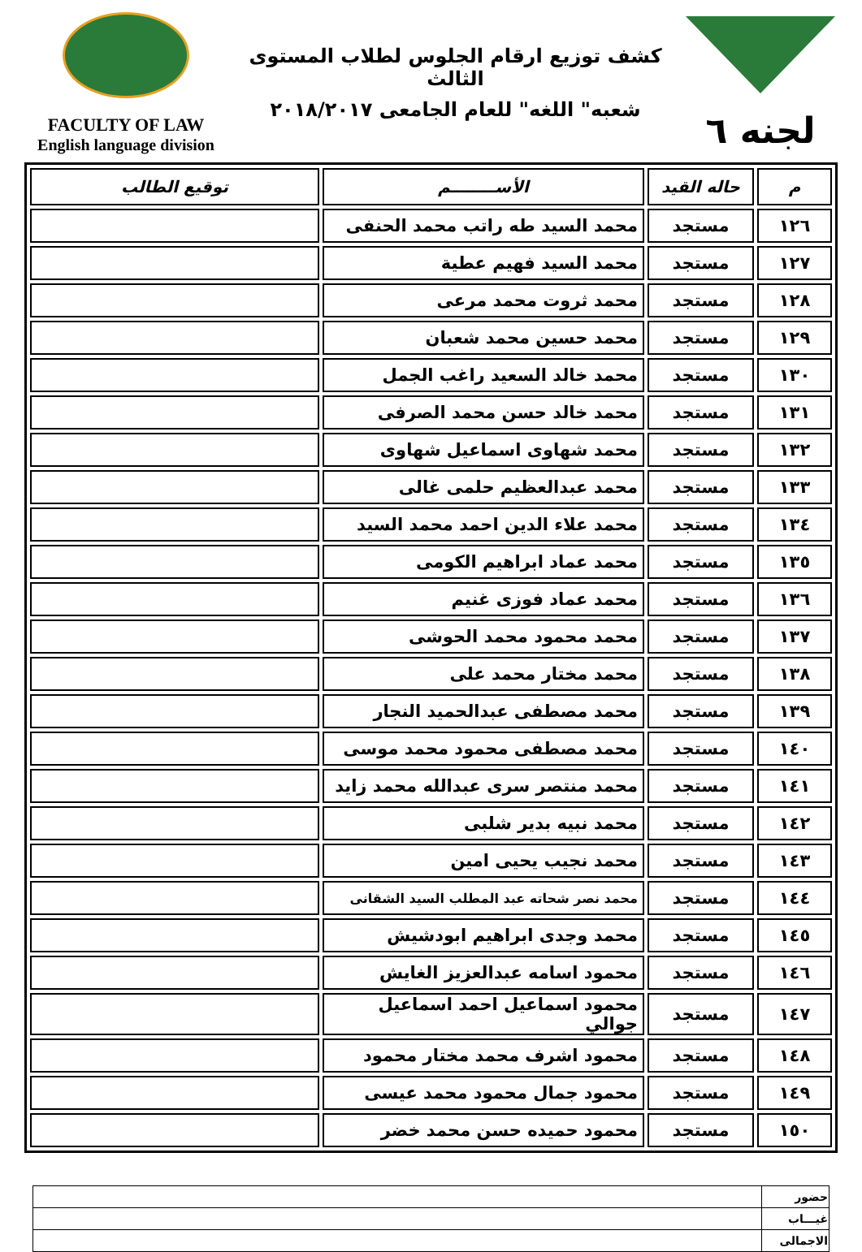FACULTY OF LAW
English language division
كشف توزيع ارقام الجلوس لطلاب المستوى الثالث
شعبه" اللغه" للعام الجامعى ٢٠١٨/٢٠١٧
لجنه ٦
| م | حاله القيد | الأســــــــم | توقيع الطالب |
| --- | --- | --- | --- |
| ١٢٦ | مستجد | محمد السيد طه راتب محمد الحنفى | |
| ١٢٧ | مستجد | محمد السيد فهيم عطية | |
| ١٢٨ | مستجد | محمد ثروت محمد مرعى | |
| ١٢٩ | مستجد | محمد حسين محمد شعبان | |
| ١٣٠ | مستجد | محمد خالد السعيد راغب الجمل | |
| ١٣١ | مستجد | محمد خالد حسن محمد الصرفى | |
| ١٣٢ | مستجد | محمد شهاوى اسماعيل شهاوى | |
| ١٣٣ | مستجد | محمد عبدالعظيم حلمى غالى | |
| ١٣٤ | مستجد | محمد علاء الدين احمد محمد السيد | |
| ١٣٥ | مستجد | محمد عماد ابراهيم الكومى | |
| ١٣٦ | مستجد | محمد عماد فوزى غنيم | |
| ١٣٧ | مستجد | محمد محمود محمد الحوشى | |
| ١٣٨ | مستجد | محمد مختار محمد على | |
| ١٣٩ | مستجد | محمد مصطفى عبدالحميد النجار | |
| ١٤٠ | مستجد | محمد مصطفى محمود محمد موسى | |
| ١٤١ | مستجد | محمد منتصر سرى عبدالله محمد زايد | |
| ١٤٢ | مستجد | محمد نبيه بدير شلبى | |
| ١٤٣ | مستجد | محمد نجيب يحيى امين | |
| ١٤٤ | مستجد | محمد نصر شحاته عبد المطلب السيد الشقانى | |
| ١٤٥ | مستجد | محمد وجدى ابراهيم ابودشيش | |
| ١٤٦ | مستجد | محمود اسامه عبدالعزيز الغايش | |
| ١٤٧ | مستجد | محمود اسماعيل احمد اسماعيل جوالي | |
| ١٤٨ | مستجد | محمود اشرف محمد مختار محمود | |
| ١٤٩ | مستجد | محمود جمال محمود محمد عيسى | |
| ١٥٠ | مستجد | محمود حميده حسن محمد خضر | |
| حضور | |
| غيـــاب | |
| الاجمالى | |